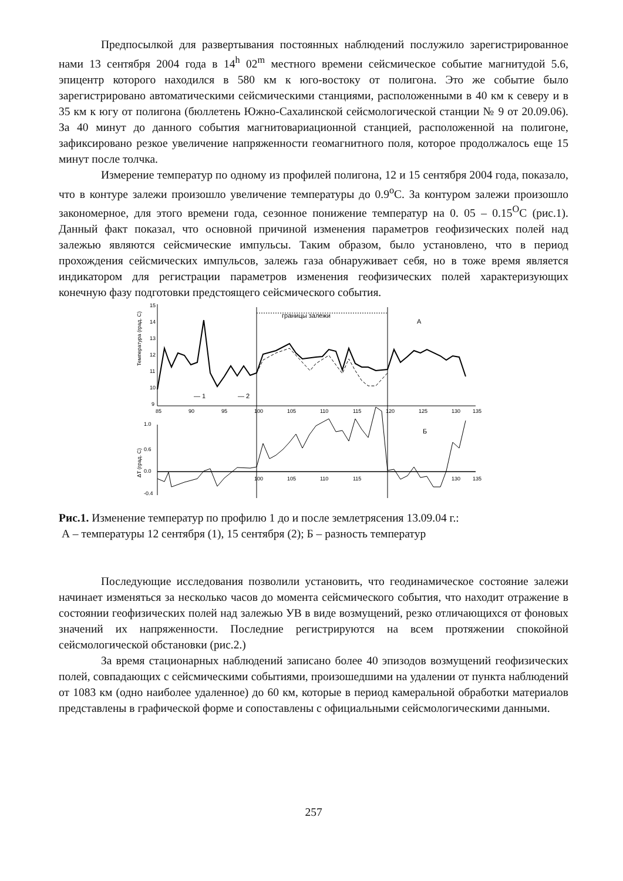Предпосылкой для развертывания постоянных наблюдений послужило зарегистрированное нами 13 сентября 2004 года в 14<sup>h</sup> 02<sup>m</sup> местного времени сейсмическое событие магнитудой 5.6, эпицентр которого находился в 580 км к юго-востоку от полигона. Это же событие было зарегистрировано автоматическими сейсмическими станциями, расположенными в 40 км к северу и в 35 км к югу от полигона (бюллетень Южно-Сахалинской сейсмологической станции № 9 от 20.09.06). За 40 минут до данного события магнитовариационной станцией, расположенной на полигоне, зафиксировано резкое увеличение напряженности геомагнитного поля, которое продолжалось еще 15 минут после толчка.
Измерение температур по одному из профилей полигона, 12 и 15 сентября 2004 года, показало, что в контуре залежи произошло увеличение температуры до 0.9<sup>o</sup>C. За контуром залежи произошло закономерное, для этого времени года, сезонное понижение температур на 0. 05 – 0.15<sup>O</sup>C (рис.1). Данный факт показал, что основной причиной изменения параметров геофизических полей над залежью являются сейсмические импульсы. Таким образом, было установлено, что в период прохождения сейсмических импульсов, залежь газа обнаруживает себя, но в тоже время является индикатором для регистрации параметров изменения геофизических полей характеризующих конечную фазу подготовки предстоящего сейсмического события.
15
14
13
12
11
10
9
Температура (град. С)
85
90
95
100
105
110
115
120
125
130
135
границы залежи
А
— 1
— 2
1.0
0.6
0.0
-0.4
Б
ΔT (град. С)
100
105
110
115
130
135
Рис.1. Изменение температур по профилю 1 до и после землетрясения 13.09.04 г.:
А – температуры 12 сентября (1), 15 сентября (2); Б – разность температур
Последующие исследования позволили установить, что геодинамическое состояние залежи начинает изменяться за несколько часов до момента сейсмического события, что находит отражение в состоянии геофизических полей над залежью УВ в виде возмущений, резко отличающихся от фоновых значений их напряженности. Последние регистрируются на всем протяжении спокойной сейсмологической обстановки (рис.2.)
За время стационарных наблюдений записано более 40 эпизодов возмущений геофизических полей, совпадающих с сейсмическими событиями, произошедшими на удалении от пункта наблюдений от 1083 км (одно наиболее удаленное) до 60 км, которые в период камеральной обработки материалов представлены в графической форме и сопоставлены с официальными сейсмологическими данными.
257